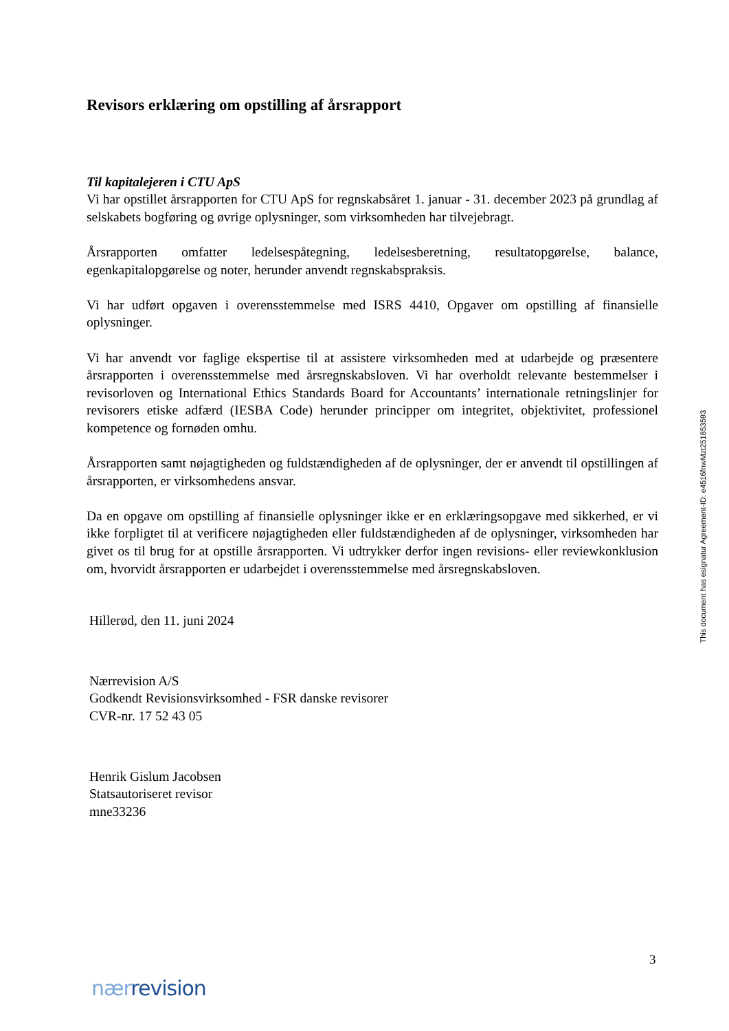Revisors erklæring om opstilling af årsrapport
Til kapitalejeren i CTU ApS
Vi har opstillet årsrapporten for CTU ApS for regnskabsåret 1. januar - 31. december 2023 på grundlag af selskabets bogføring og øvrige oplysninger, som virksomheden har tilvejebragt.
Årsrapporten omfatter ledelsespåtegning, ledelsesberetning, resultatopgørelse, balance, egenkapitalopgørelse og noter, herunder anvendt regnskabspraksis.
Vi har udført opgaven i overensstemmelse med ISRS 4410, Opgaver om opstilling af finansielle oplysninger.
Vi har anvendt vor faglige ekspertise til at assistere virksomheden med at udarbejde og præsentere årsrapporten i overensstemmelse med årsregnskabsloven. Vi har overholdt relevante bestemmelser i revisorloven og International Ethics Standards Board for Accountants’ internationale retningslinjer for revisorers etiske adfærd (IESBA Code) herunder principper om integritet, objektivitet, professionel kompetence og fornøden omhu.
Årsrapporten samt nøjagtigheden og fuldstændigheden af de oplysninger, der er anvendt til opstillingen af årsrapporten, er virksomhedens ansvar.
Da en opgave om opstilling af finansielle oplysninger ikke er en erklæringsopgave med sikkerhed, er vi ikke forpligtet til at verificere nøjagtigheden eller fuldstændigheden af de oplysninger, virksomheden har givet os til brug for at opstille årsrapporten. Vi udtrykker derfor ingen revisions- eller reviewkonklusion om, hvorvidt årsrapporten er udarbejdet i overensstemmelse med årsregnskabsloven.
Hillerød, den 11. juni 2024
Nærrevision A/S
Godkendt Revisionsvirksomhed - FSR danske revisorer
CVR-nr. 17 52 43 05
Henrik Gislum Jacobsen
Statsautoriseret revisor
mne33236
This document has esignatur Agreement-ID: e4516fnwMzt251853593
3
nær revision